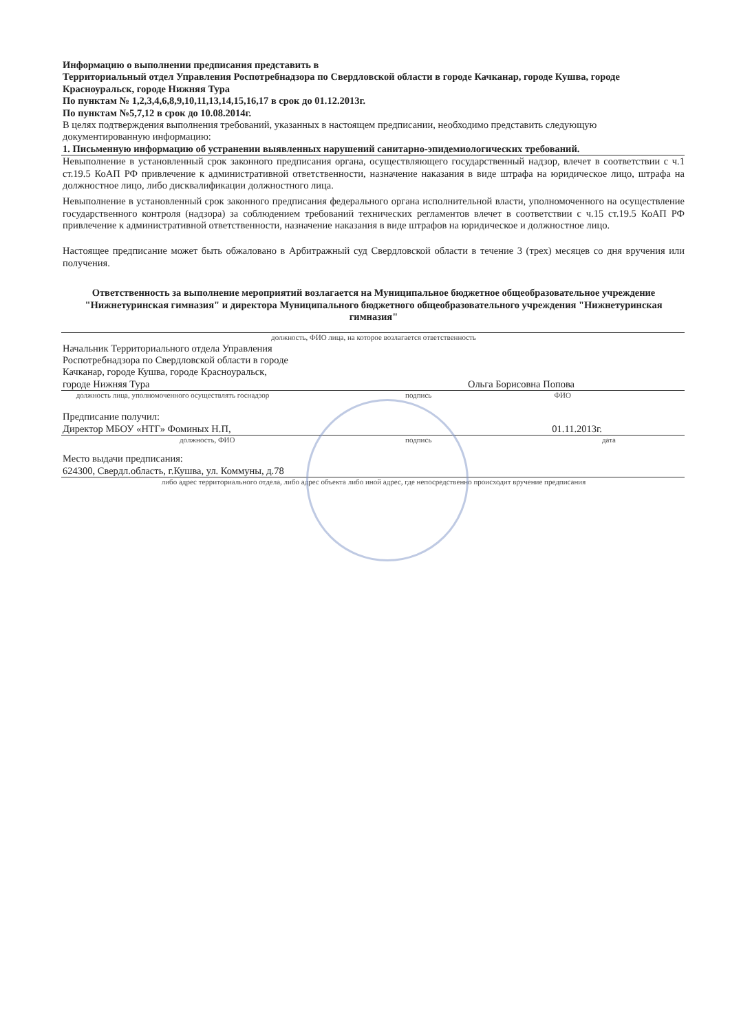Информацию о выполнении предписания представить в
Территориальный отдел Управления Роспотребнадзора по Свердловской области в городе Качканар, городе Кушва, городе Красноуральск, городе Нижняя Тура
По пунктам № 1,2,3,4,6,8,9,10,11,13,14,15,16,17 в срок до 01.12.2013г.
По пунктам №5,7,12 в срок до 10.08.2014г.
В целях подтверждения выполнения требований, указанных в настоящем предписании, необходимо представить следующую документированную информацию:
1. Письменную информацию об устранении выявленных нарушений санитарно-эпидемиологических требований.
Невыполнение в установленный срок законного предписания органа, осуществляющего государственный надзор, влечет в соответствии с ч.1 ст.19.5 КоАП РФ привлечение к административной ответственности, назначение наказания в виде штрафа на юридическое лицо, штрафа на должностное лицо, либо дисквалификации должностного лица.
Невыполнение в установленный срок законного предписания федерального органа исполнительной власти, уполномоченного на осуществление государственного контроля (надзора) за соблюдением требований технических регламентов влечет в соответствии с ч.15 ст.19.5 КоАП РФ привлечение к административной ответственности, назначение наказания в виде штрафов на юридическое и должностное лицо.
Настоящее предписание может быть обжаловано в Арбитражный суд Свердловской области в течение 3 (трех) месяцев со дня вручения или получения.
Ответственность за выполнение мероприятий возлагается на Муниципальное бюджетное общеобразовательное учреждение "Нижнетуринская гимназия" и директора Муниципального бюджетного общеобразовательного учреждения "Нижнетуринская гимназия"
должность, ФИО лица, на которое возлагается ответственность
Начальник Территориального отдела Управления Роспотребнадзора по Свердловской области в городе Качканар, городе Кушва, городе Красноуральск, городе Нижняя Тура
Ольга Борисовна Попова
должность лица, уполномоченного осуществлять госнадзор
подпись ФИО
Предписание получил:
Директор МБОУ «НТГ» Фоминых Н.П,
01.11.2013г.
должность, ФИО
подпись
дата
Место выдачи предписания:
624300, Свердл.область, г.Кушва, ул. Коммуны, д.78
либо адрес территориального отдела, либо адрес объекта либо иной адрес, где непосредственно происходит вручение предписания